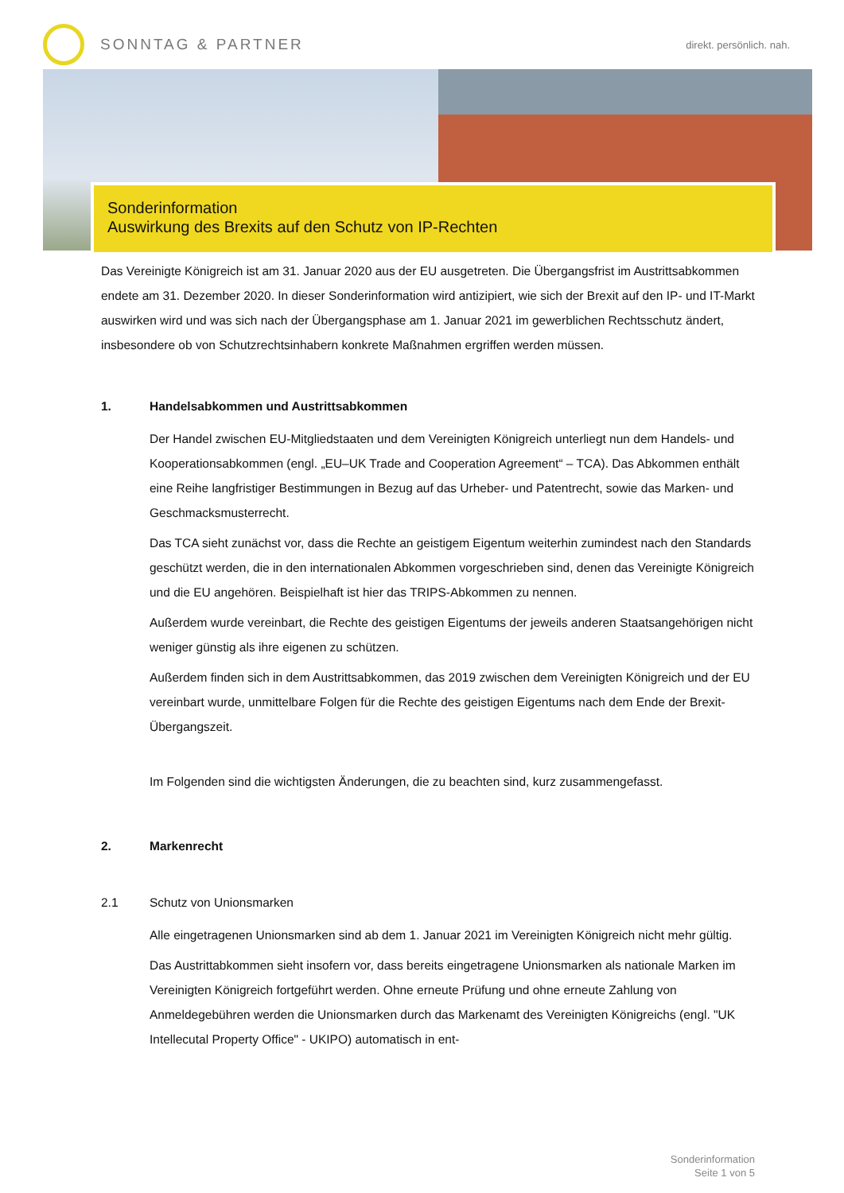SONNTAG & PARTNER
direkt. persönlich. nah.
Sonderinformation
Auswirkung des Brexits auf den Schutz von IP-Rechten
Das Vereinigte Königreich ist am 31. Januar 2020 aus der EU ausgetreten. Die Übergangsfrist im Austrittsabkommen endete am 31. Dezember 2020. In dieser Sonderinformation wird antizipiert, wie sich der Brexit auf den IP- und IT-Markt auswirken wird und was sich nach der Übergangsphase am 1. Januar 2021 im gewerblichen Rechtsschutz ändert, insbesondere ob von Schutzrechtsinhabern konkrete Maßnahmen ergriffen werden müssen.
1. Handelsabkommen und Austrittsabkommen
Der Handel zwischen EU-Mitgliedstaaten und dem Vereinigten Königreich unterliegt nun dem Handels- und Kooperationsabkommen (engl. „EU–UK Trade and Cooperation Agreement“ – TCA). Das Abkommen enthält eine Reihe langfristiger Bestimmungen in Bezug auf das Urheber- und Patentrecht, sowie das Marken- und Geschmacksmusterrecht.
Das TCA sieht zunächst vor, dass die Rechte an geistigem Eigentum weiterhin zumindest nach den Standards geschützt werden, die in den internationalen Abkommen vorgeschrieben sind, denen das Vereinigte Königreich und die EU angehören. Beispielhaft ist hier das TRIPS-Abkommen zu nennen.
Außerdem wurde vereinbart, die Rechte des geistigen Eigentums der jeweils anderen Staatsangehörigen nicht weniger günstig als ihre eigenen zu schützen.
Außerdem finden sich in dem Austrittsabkommen, das 2019 zwischen dem Vereinigten Königreich und der EU vereinbart wurde, unmittelbare Folgen für die Rechte des geistigen Eigentums nach dem Ende der Brexit-Übergangszeit.
Im Folgenden sind die wichtigsten Änderungen, die zu beachten sind, kurz zusammengefasst.
2. Markenrecht
2.1 Schutz von Unionsmarken
Alle eingetragenen Unionsmarken sind ab dem 1. Januar 2021 im Vereinigten Königreich nicht mehr gültig.
Das Austrittabkommen sieht insofern vor, dass bereits eingetragene Unionsmarken als nationale Marken im Vereinigten Königreich fortgeführt werden. Ohne erneute Prüfung und ohne erneute Zahlung von Anmeldegebühren werden die Unionsmarken durch das Markenamt des Vereinigten Königreichs (engl. "UK Intellecutal Property Office" - UKIPO) automatisch in ent-
Sonderinformation
Seite 1 von 5